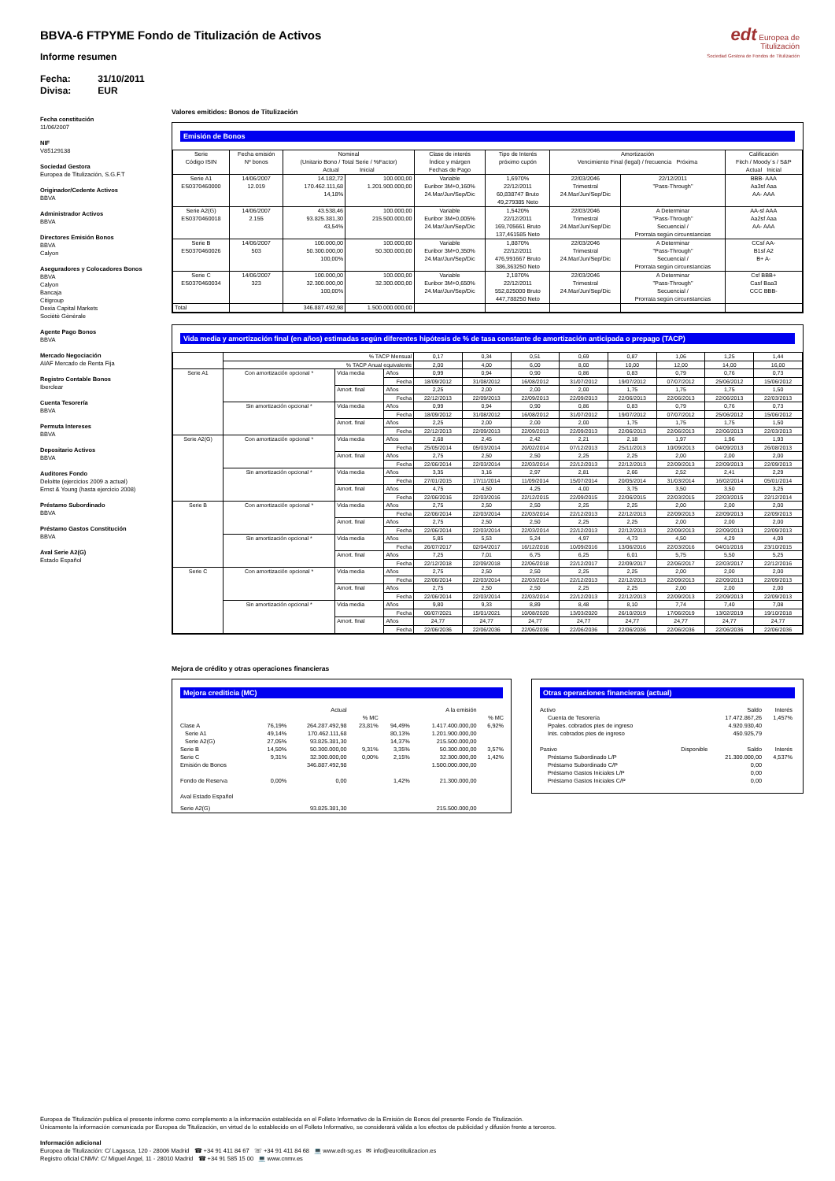edt Europea de
Titulización
Sociedad Gestora de Fondos de Titulización
BBVA-6 FTPYME Fondo de Titulización de Activos
Informe resumen
Fecha: 31/10/2011
Divisa: EUR
Fecha constitución
11/06/2007
NIF
V85129138
Sociedad Gestora
Europea de Titulización, S.G.F.T
Originador/Cedente Activos
BBVA
Administrador Activos
BBVA
Directores Emisión Bonos
BBVA
Calyon
Aseguradores y Colocadores Bonos
BBVA
Calyon
Bancaja
Citigroup
Dexia Capital Markets
Sociètè Gènèrale
Agente Pago Bonos
BBVA
Mercado Negociación
AIAF Mercado de Renta Fija
Registro Contable Bonos
Iberclear
Cuenta Tesorería
BBVA
Permuta Intereses
BBVA
Depositario Activos
BBVA
Auditores Fondo
Deloitte (ejercicios 2009 a actual)
Ernst & Young (hasta ejercicio 2008)
Préstamo Subordinado
BBVA
Préstamo Gastos Constitución
BBVA
Aval Serie A2(G)
Estado Español
Valores emitidos: Bonos de Titulización
Emisión de Bonos
| Serie Código ISIN | Fecha emisión Nº bonos | Nominal (Unitario Bono / Total Serie / %Factor) Actual Inicial | | Clase de interés Índice y márgen Fechas de Pago | Tipo de Interés próximo cupón | Amortización Vencimiento Final (legal) / frecuencia Próxima | | Calificación Fitch / Moody´s / S&P Actual Inicial |
| --- | --- | --- | --- | --- | --- | --- | --- | --- |
| Serie A1 ES0370460000 | 14/06/2007 12.019 | 14.182,72 170.462.111,68 14,18% | 100.000,00 1.201.900.000,00 | Variable Euribor 3M+0,160% 24.Mar/Jun/Sep/Dic | 1,6970% 22/12/2011 60,838747 Bruto 49,279385 Neto | 22/03/2046 Trimestral 24.Mar/Jun/Sep/Dic | 22/12/2011 "Pass-Through" | BBB- AAA Aa3sf Aaa AA- AAA |
| Serie A2(G) ES0370460018 | 14/06/2007 2.155 | 43.538,46 93.825.381,30 43,54% | 100.000,00 215.500.000,00 | Variable Euribor 3M+0,005% 24.Mar/Jun/Sep/Dic | 1,5420% 22/12/2011 169,705661 Bruto 137,461585 Neto | 22/03/2046 Trimestral 24.Mar/Jun/Sep/Dic | A Determinar "Pass-Through" Secuencial / Prorrata según circunstancias | AA-sf AAA Aa2sf Aaa AA- AAA |
| Serie B ES0370460026 | 14/06/2007 503 | 100.000,00 50.300.000,00 100,00% | 100.000,00 50.300.000,00 | Variable Euribor 3M+0,350% 24.Mar/Jun/Sep/Dic | 1,8870% 22/12/2011 476,991667 Bruto 386,363250 Neto | 22/03/2046 Trimestral 24.Mar/Jun/Sep/Dic | A Determinar "Pass-Through" Secuencial / Prorrata según circunstancias | CCsf AA- B1sf A2 B+ A- |
| Serie C ES0370460034 | 14/06/2007 323 | 100.000,00 32.300.000,00 100,00% | 100.000,00 32.300.000,00 | Variable Euribor 3M+0,650% 24.Mar/Jun/Sep/Dic | 2,1870% 22/12/2011 552,825000 Bruto 447,788250 Neto | 22/03/2046 Trimestral 24.Mar/Jun/Sep/Dic | A Determinar "Pass-Through" Secuencial / Prorrata según circunstancias | Csf BBB+ Casf Baa3 CCC BBB- |
| Total | | 346.887.492,98 | 1.500.000.000,00 | | | | | |
Vida media y amortización final (en años) estimadas según diferentes hipótesis de % de tasa constante de amortización anticipada o prepago (TACP)
| | % TACP Mensual | | | 0,17 | 0,34 | 0,51 | 0,69 | 0,87 | 1,06 | 1,25 | 1,44 |
| | % TACP Anual equivalente | | | 2,00 | 4,00 | 6,00 | 8,00 | 10,00 | 12,00 | 14,00 | 16,00 |
| Serie A1 | Con amortización opcional * | Vida media | Años | 0,99 | 0,94 | 0,90 | 0,86 | 0,83 | 0,79 | 0,76 | 0,73 |
| | | | Fecha | 18/09/2012 | 31/08/2012 | 16/08/2012 | 31/07/2012 | 19/07/2012 | 07/07/2012 | 25/06/2012 | 15/06/2012 |
| | | Amort. final | Años | 2,25 | 2,00 | 2,00 | 2,00 | 1,75 | 1,75 | 1,75 | 1,50 |
| | | | Fecha | 22/12/2013 | 22/09/2013 | 22/09/2013 | 22/09/2013 | 22/06/2013 | 22/06/2013 | 22/06/2013 | 22/03/2013 |
| | Sin amortización opcional * | Vida media | Años | 0,99 | 0,94 | 0,90 | 0,86 | 0,83 | 0,79 | 0,76 | 0,73 |
| | | | Fecha | 18/09/2012 | 31/08/2012 | 16/08/2012 | 31/07/2012 | 19/07/2012 | 07/07/2012 | 25/06/2012 | 15/06/2012 |
| | | Amort. final | Años | 2,25 | 2,00 | 2,00 | 2,00 | 1,75 | 1,75 | 1,75 | 1,50 |
| | | | Fecha | 22/12/2013 | 22/09/2013 | 22/09/2013 | 22/09/2013 | 22/06/2013 | 22/06/2013 | 22/06/2013 | 22/03/2013 |
| Serie A2(G) | Con amortización opcional * | Vida media | Años | 2,68 | 2,45 | 2,42 | 2,21 | 2,18 | 1,97 | 1,96 | 1,93 |
| | | | Fecha | 25/05/2014 | 05/03/2014 | 20/02/2014 | 07/12/2013 | 25/11/2013 | 10/09/2013 | 04/09/2013 | 26/08/2013 |
| | | Amort. final | Años | 2,75 | 2,50 | 2,50 | 2,25 | 2,25 | 2,00 | 2,00 | 2,00 |
| | | | Fecha | 22/06/2014 | 22/03/2014 | 22/03/2014 | 22/12/2013 | 22/12/2013 | 22/09/2013 | 22/09/2013 | 22/09/2013 |
| | Sin amortización opcional * | Vida media | Años | 3,35 | 3,16 | 2,97 | 2,81 | 2,66 | 2,52 | 2,41 | 2,29 |
| | | | Fecha | 27/01/2015 | 17/11/2014 | 11/09/2014 | 15/07/2014 | 20/05/2014 | 31/03/2014 | 16/02/2014 | 05/01/2014 |
| | | Amort. final | Años | 4,75 | 4,50 | 4,25 | 4,00 | 3,75 | 3,50 | 3,50 | 3,25 |
| | | | Fecha | 22/06/2016 | 22/03/2016 | 22/12/2015 | 22/09/2015 | 22/06/2015 | 22/03/2015 | 22/03/2015 | 22/12/2014 |
| Serie B | Con amortización opcional * | Vida media | Años | 2,75 | 2,50 | 2,50 | 2,25 | 2,25 | 2,00 | 2,00 | 2,00 |
| | | | Fecha | 22/06/2014 | 22/03/2014 | 22/03/2014 | 22/12/2013 | 22/12/2013 | 22/09/2013 | 22/09/2013 | 22/09/2013 |
| | | Amort. final | Años | 2,75 | 2,50 | 2,50 | 2,25 | 2,25 | 2,00 | 2,00 | 2,00 |
| | | | Fecha | 22/06/2014 | 22/03/2014 | 22/03/2014 | 22/12/2013 | 22/12/2013 | 22/09/2013 | 22/09/2013 | 22/09/2013 |
| | Sin amortización opcional * | Vida media | Años | 5,85 | 5,53 | 5,24 | 4,97 | 4,73 | 4,50 | 4,29 | 4,09 |
| | | | Fecha | 26/07/2017 | 02/04/2017 | 16/12/2016 | 10/09/2016 | 13/06/2016 | 22/03/2016 | 04/01/2016 | 23/10/2015 |
| | | Amort. final | Años | 7,25 | 7,01 | 6,75 | 6,25 | 6,01 | 5,75 | 5,50 | 5,25 |
| | | | Fecha | 22/12/2018 | 22/09/2018 | 22/06/2018 | 22/12/2017 | 22/09/2017 | 22/06/2017 | 22/03/2017 | 22/12/2016 |
| Serie C | Con amortización opcional * | Vida media | Años | 2,75 | 2,50 | 2,50 | 2,25 | 2,25 | 2,00 | 2,00 | 2,00 |
| | | | Fecha | 22/06/2014 | 22/03/2014 | 22/03/2014 | 22/12/2013 | 22/12/2013 | 22/09/2013 | 22/09/2013 | 22/09/2013 |
| | | Amort. final | Años | 2,75 | 2,50 | 2,50 | 2,25 | 2,25 | 2,00 | 2,00 | 2,00 |
| | | | Fecha | 22/06/2014 | 22/03/2014 | 22/03/2014 | 22/12/2013 | 22/12/2013 | 22/09/2013 | 22/09/2013 | 22/09/2013 |
| | Sin amortización opcional * | Vida media | Años | 9,80 | 9,33 | 8,89 | 8,48 | 8,10 | 7,74 | 7,40 | 7,08 |
| | | | Fecha | 06/07/2021 | 15/01/2021 | 10/08/2020 | 13/03/2020 | 26/10/2019 | 17/06/2019 | 13/02/2019 | 19/10/2018 |
| | | Amort. final | Años | 24,77 | 24,77 | 24,77 | 24,77 | 24,77 | 24,77 | 24,77 | 24,77 |
| | | | Fecha | 22/06/2036 | 22/06/2036 | 22/06/2036 | 22/06/2036 | 22/06/2036 | 22/06/2036 | 22/06/2036 | 22/06/2036 |
Mejora de crédito y otras operaciones financieras
Mejora crediticia (MC)
| | | Actual | | | A la emisión | |
| | | | % MC | | | % MC |
| Clase A | 76,19% | 264.287.492,98 | 23,81% | 94,49% | 1.417.400.000,00 | 6,92% |
| Serie A1 | 49,14% | 170.462.111,68 | | 80,13% | 1.201.900.000,00 | |
| Serie A2(G) | 27,05% | 93.825.381,30 | | 14,37% | 215.500.000,00 | |
| Serie B | 14,50% | 50.300.000,00 | 9,31% | 3,35% | 50.300.000,00 | 3,57% |
| Serie C | 9,31% | 32.300.000,00 | 0,00% | 2,15% | 32.300.000,00 | 1,42% |
| Emisión de Bonos | | 346.887.492,98 | | | 1.500.000.000,00 | |
| Fondo de Reserva | 0,00% | 0,00 | | 1,42% | 21.300.000,00 | |
| Aval Estado Español | | | | | | |
| Serie A2(G) | | 93.825.381,30 | | | 215.500.000,00 | |
Otras operaciones financieras (actual)
| Activo | | Saldo | Interés |
| Cuenta de Tesorería | | 17.472.867,26 | 1,457% |
| Ppales. cobrados ptes de ingreso | | 4.920.930,40 | |
| Ints. cobrados ptes de ingreso | | 450.925,79 | |
| Pasivo | Disponible | Saldo | Interés |
| Préstamo Subordinado L/P | | 21.300.000,00 | 4,537% |
| Préstamo Subordinado C/P | | 0,00 | |
| Préstamo Gastos Iniciales L/P | | 0,00 | |
| Préstamo Gastos Iniciales C/P | | 0,00 | |
Europea de Titulización publica el presente informe como complemento a la información establecida en el Folleto Informativo de la Emisión de Bonos del presente Fondo de Titulización.
Únicamente la información comunicada por Europea de Titulización, en virtud de lo establecido en el Folleto Informativo, se considerará válida a los efectos de publicidad y difusión frente a terceros.
Información adicional
Europea de Titulización: C/ Lagasca, 120 - 28006 Madrid ☎ +34 91 411 84 67 ☏ +34 91 411 84 68 💻 www.edt-sg.es ✉ info@eurotitulizacion.es
Registro oficial CNMV: C/ Miguel Angel, 11 - 28010 Madrid ☎ +34 91 585 15 00 💻 www.cnmv.es